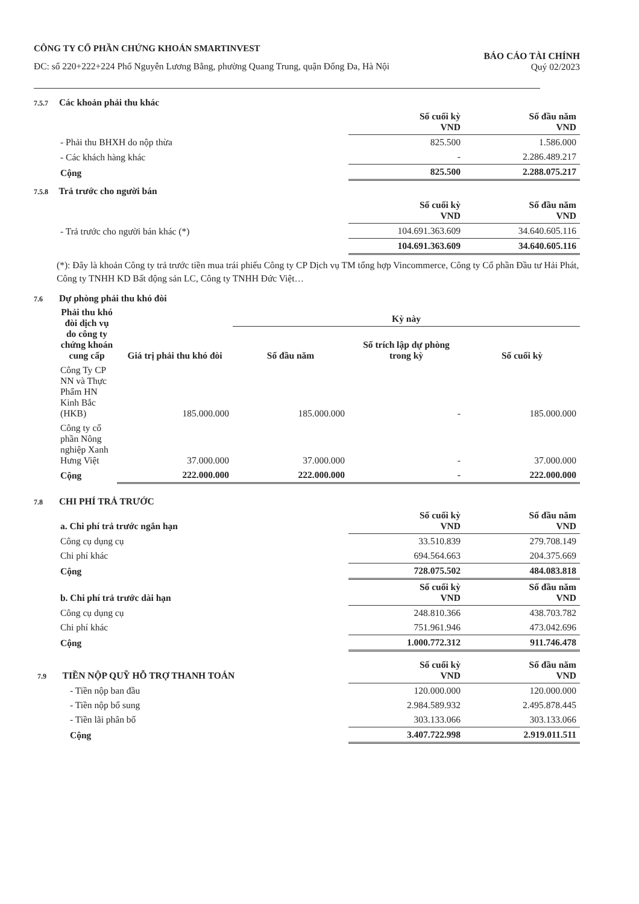CÔNG TY CỔ PHẦN CHỨNG KHOÁN SMARTINVEST
ĐC: số 220+222+224 Phố Nguyễn Lương Bằng, phường Quang Trung, quận Đống Đa, Hà Nội
BÁO CÁO TÀI CHÍNH
Quý 02/2023
7.5.7 Các khoản phải thu khác
| | Số cuối kỳ VND | Số đầu năm VND |
| - Phải thu BHXH do nộp thừa | 825.500 | 1.586.000 |
| - Các khách hàng khác | - | 2.286.489.217 |
| Cộng | 825.500 | 2.288.075.217 |
7.5.8 Trả trước cho người bán
| | Số cuối kỳ VND | Số đầu năm VND |
| - Trả trước cho người bán khác (*) | 104.691.363.609 | 34.640.605.116 |
| | 104.691.363.609 | 34.640.605.116 |
(*): Đây là khoản Công ty trả trước tiền mua trái phiếu Công ty CP Dịch vụ TM tổng hợp Vincommerce, Công ty Cổ phần Đầu tư Hải Phát, Công ty TNHH KD Bất động sản LC, Công ty TNHH Đức Việt…
7.6 Dự phòng phải thu khó đòi
| Phải thu khó đòi dịch vụ do công ty chứng khoán cung cấp | Giá trị phải thu khó đòi | Kỳ này | | |
| --- | --- | --- | --- | --- |
| | | Số đầu năm | Số trích lập dự phòng trong kỳ | Số cuối kỳ |
| Công Ty CP NN và Thực Phẩm HN Kinh Bắc (HKB) | 185.000.000 | 185.000.000 | - | 185.000.000 |
| Công ty cổ phần Nông nghiệp Xanh Hưng Việt | 37.000.000 | 37.000.000 | - | 37.000.000 |
| Cộng | 222.000.000 | 222.000.000 | - | 222.000.000 |
7.8 CHI PHÍ TRẢ TRƯỚC
| a. Chi phí trả trước ngắn hạn | Số cuối kỳ VND | Số đầu năm VND |
| Công cụ dụng cụ | 33.510.839 | 279.708.149 |
| Chi phí khác | 694.564.663 | 204.375.669 |
| Cộng | 728.075.502 | 484.083.818 |
| b. Chi phí trả trước dài hạn | Số cuối kỳ VND | Số đầu năm VND |
| Công cụ dụng cụ | 248.810.366 | 438.703.782 |
| Chi phí khác | 751.961.946 | 473.042.696 |
| Cộng | 1.000.772.312 | 911.746.478 |
| 7.9 TIỀN NỘP QUỸ HỖ TRỢ THANH TOÁN | Số cuối kỳ VND | Số đầu năm VND |
| - Tiền nộp ban đầu | 120.000.000 | 120.000.000 |
| - Tiền nộp bổ sung | 2.984.589.932 | 2.495.878.445 |
| - Tiền lãi phân bổ | 303.133.066 | 303.133.066 |
| Cộng | 3.407.722.998 | 2.919.011.511 |